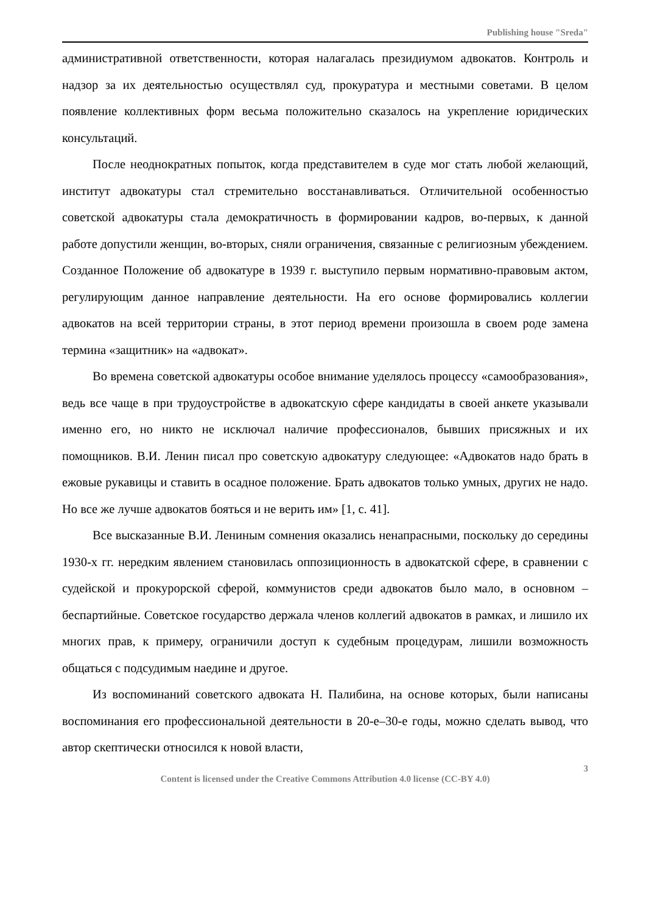Publishing house "Sreda"
административной ответственности, которая налагалась президиумом адвокатов. Контроль и надзор за их деятельностью осуществлял суд, прокуратура и местными советами. В целом появление коллективных форм весьма положительно сказалось на укрепление юридических консультаций.
После неоднократных попыток, когда представителем в суде мог стать любой желающий, институт адвокатуры стал стремительно восстанавливаться. Отличительной особенностью советской адвокатуры стала демократичность в формировании кадров, во-первых, к данной работе допустили женщин, во-вторых, сняли ограничения, связанные с религиозным убеждением. Созданное Положение об адвокатуре в 1939 г. выступило первым нормативно-правовым актом, регулирующим данное направление деятельности. На его основе формировались коллегии адвокатов на всей территории страны, в этот период времени произошла в своем роде замена термина «защитник» на «адвокат».
Во времена советской адвокатуры особое внимание уделялось процессу «самообразования», ведь все чаще в при трудоустройстве в адвокатскую сфере кандидаты в своей анкете указывали именно его, но никто не исключал наличие профессионалов, бывших присяжных и их помощников. В.И. Ленин писал про советскую адвокатуру следующее: «Адвокатов надо брать в ежовые рукавицы и ставить в осадное положение. Брать адвокатов только умных, других не надо. Но все же лучше адвокатов бояться и не верить им» [1, с. 41].
Все высказанные В.И. Лениным сомнения оказались ненапрасными, поскольку до середины 1930-х гг. нередким явлением становилась оппозиционность в адвокатской сфере, в сравнении с судейской и прокурорской сферой, коммунистов среди адвокатов было мало, в основном – беспартийные. Советское государство держала членов коллегий адвокатов в рамках, и лишило их многих прав, к примеру, ограничили доступ к судебным процедурам, лишили возможность общаться с подсудимым наедине и другое.
Из воспоминаний советского адвоката Н. Палибина, на основе которых, были написаны воспоминания его профессиональной деятельности в 20-е–30-е годы, можно сделать вывод, что автор скептически относился к новой власти,
3
Content is licensed under the Creative Commons Attribution 4.0 license (CC-BY 4.0)